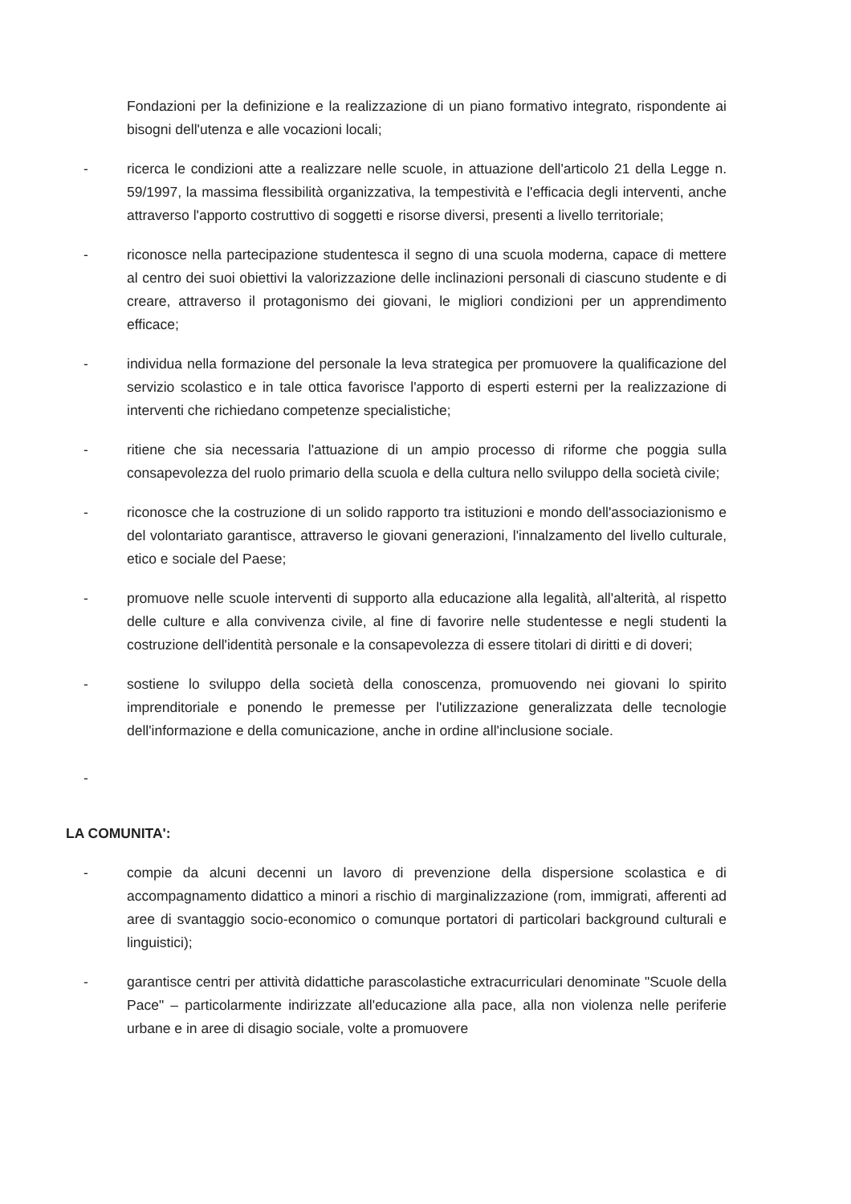Fondazioni per la definizione e la realizzazione di un piano formativo integrato, rispondente ai bisogni dell'utenza e alle vocazioni locali;
- ricerca le condizioni atte a realizzare nelle scuole, in attuazione dell'articolo 21 della Legge n. 59/1997, la massima flessibilità organizzativa, la tempestività e l'efficacia degli interventi, anche attraverso l'apporto costruttivo di soggetti e risorse diversi, presenti a livello territoriale;
- riconosce nella partecipazione studentesca il segno di una scuola moderna, capace di mettere al centro dei suoi obiettivi la valorizzazione delle inclinazioni personali di ciascuno studente e di creare, attraverso il protagonismo dei giovani, le migliori condizioni per un apprendimento efficace;
- individua nella formazione del personale la leva strategica per promuovere la qualificazione del servizio scolastico e in tale ottica favorisce l'apporto di esperti esterni per la realizzazione di interventi che richiedano competenze specialistiche;
- ritiene che sia necessaria l'attuazione di un ampio processo di riforme che poggia sulla consapevolezza del ruolo primario della scuola e della cultura nello sviluppo della società civile;
- riconosce che la costruzione di un solido rapporto tra istituzioni e mondo dell'associazionismo e del volontariato garantisce, attraverso le giovani generazioni, l'innalzamento del livello culturale, etico e sociale del Paese;
- promuove nelle scuole interventi di supporto alla educazione alla legalità, all'alterità, al rispetto delle culture e alla convivenza civile, al fine di favorire nelle studentesse e negli studenti la costruzione dell'identità personale e la consapevolezza di essere titolari di diritti e di doveri;
- sostiene lo sviluppo della società della conoscenza, promuovendo nei giovani lo spirito imprenditoriale e ponendo le premesse per l'utilizzazione generalizzata delle tecnologie dell'informazione e della comunicazione, anche in ordine all'inclusione sociale.
-
LA COMUNITA':
- compie da alcuni decenni un lavoro di prevenzione della dispersione scolastica e di accompagnamento didattico a minori a rischio di marginalizzazione (rom, immigrati, afferenti ad aree di svantaggio socio-economico o comunque portatori di particolari background culturali e linguistici);
- garantisce centri per attività didattiche parascolastiche extracurriculari denominate "Scuole della Pace" – particolarmente indirizzate all'educazione alla pace, alla non violenza nelle periferie urbane e in aree di disagio sociale, volte a promuovere